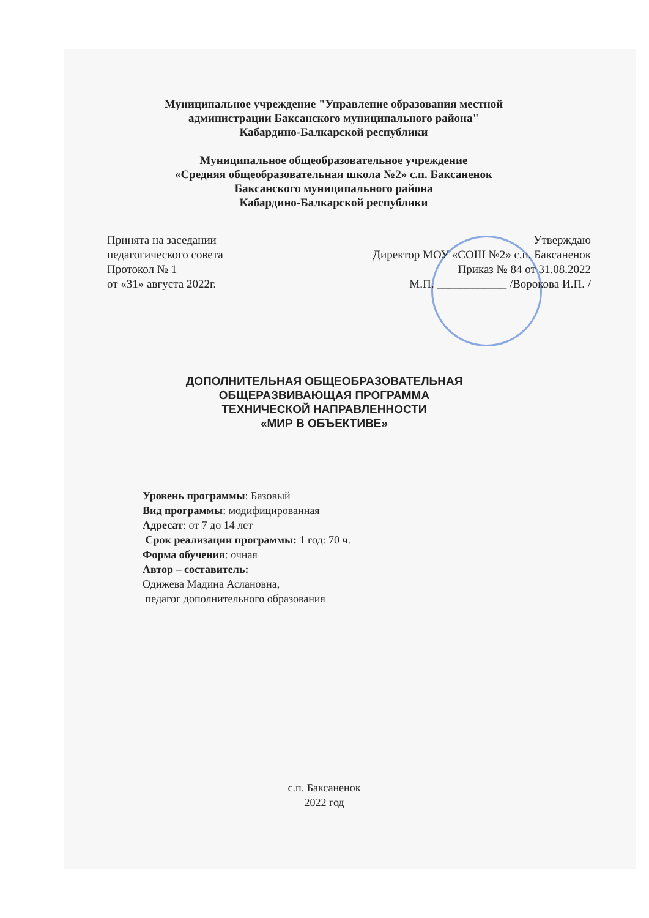Муниципальное учреждение "Управление образования местной
администрации Баксанского муниципального района"
Кабардино-Балкарской республики
Муниципальное общеобразовательное учреждение
«Средняя общеобразовательная школа №2» с.п. Баксаненок
Баксанского муниципального района
Кабардино-Балкарской республики
Принята на заседании
педагогического совета
Протокол № 1
от «31» августа 2022г.
Утверждаю
Директор МОУ «СОШ №2» с.п. Баксаненок
Приказ № 84 от 31.08.2022
М.П. ____________ /Ворокова И.П. /
ДОПОЛНИТЕЛЬНАЯ ОБЩЕОБРАЗОВАТЕЛЬНАЯ
ОБЩЕРАЗВИВАЮЩАЯ ПРОГРАММА
ТЕХНИЧЕСКОЙ НАПРАВЛЕННОСТИ
«МИР В ОБЪЕКТИВЕ»
Уровень программы: Базовый
Вид программы: модифицированная
Адресат: от 7 до 14 лет
Срок реализации программы: 1 год: 70 ч.
Форма обучения: очная
Автор – составитель:
Одижева Мадина Аслановна,
педагог дополнительного образования
с.п. Баксаненок
2022 год